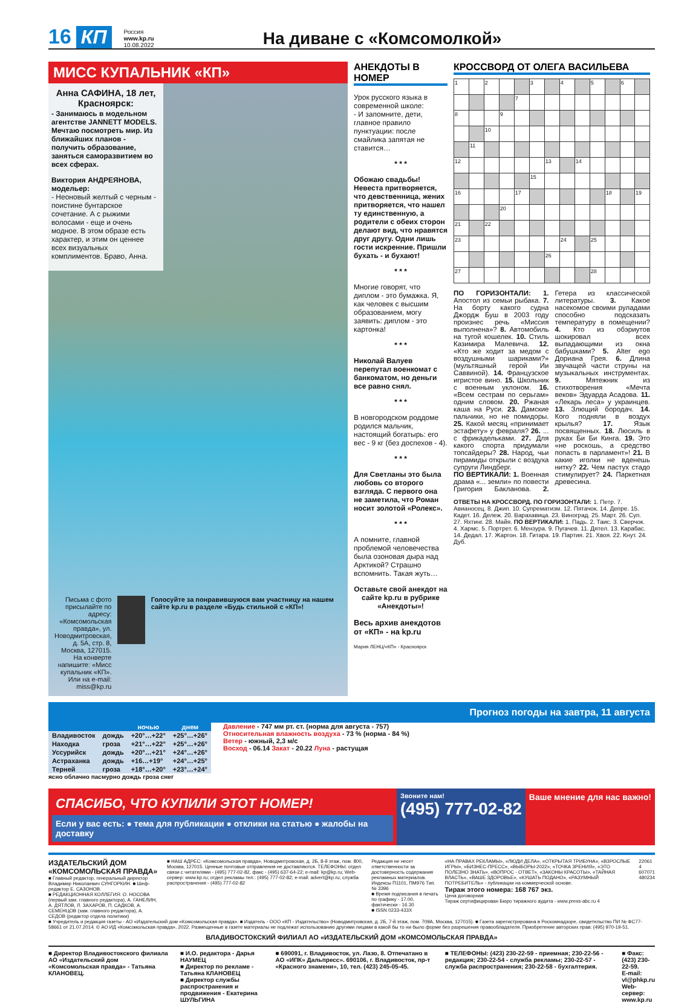16 КП Россия
www.kp.ru
10.08.2022 На диване с «Комсомолкой»
МИСС КУПАЛЬНИК «КП»
Анна САФИНА, 18 лет, Красноярск:
- Занимаюсь в модельном агентстве JANNETT MODELS. Мечтаю посмотреть мир. Из ближайших планов - получить образование, заняться саморазвитием во всех сферах.
Виктория АНДРЕЯНОВА, модельер:
- Неоновый желтый с черным - поистине бунтарское сочетание. А с рыжими волосами - еще и очень модное. В этом образе есть характер, и этим он ценнее всех визуальных комплиментов. Браво, Анна.
Письма с фото присылайте по адресу: «Комсомольская правда», ул. Новодмитровская, д. 5А, стр. 8, Москва, 127015.
На конверте напишите: «Мисс купальник «КП».
Или на e-mail: miss@kp.ru
Голосуйте за понравившуюся вам участницу на нашем сайте kp.ru в разделе «Будь стильной с «КП»!
АНЕКДОТЫ В НОМЕР
Урок русского языка в современной школе:
- И запомните, дети, главное правило пунктуации: после смайлика запятая не ставится…
* * *
Обожаю свадьбы! Невеста притворяется, что девственница, жених притворяется, что нашел ту единственную, а родители с обеих сторон делают вид, что нравятся друг другу. Одни лишь гости искренние. Пришли бухать - и бухают!
* * *
Многие говорят, что диплом - это бумажка. Я, как человек с высшим образованием, могу заявить: диплом - это картонка!
* * *
Николай Валуев перепутал военкомат с банкоматом, но деньги все равно снял.
* * *
В новгородском роддоме родился мальчик, настоящий богатырь: его вес - 9 кг (без доспехов - 4).
* * *
Для Светланы это была любовь со второго взгляда. С первого она не заметила, что Роман носит золотой «Ролекс».
* * *
А помните, главной проблемой человечества была озоновая дыра над Арктикой? Страшно вспомнить. Такая жуть…
Оставьте свой анекдот на сайте kp.ru в рубрике «Анекдоты»!
Весь архив анекдотов от «КП» - на kp.ru
Мария ЛЕНЦ/«КП» - Красноярск
КРОССВОРД ОТ ОЛЕГА ВАСИЛЬЕВА
| 1 | | 2 | | | 3 | | 4 | | 5 | | 6 | |
| | | | | 7 | | | | | | | | |
| 8 | | | 9 | | | | | | | | | |
| | | 10 | | | | | | | | | | |
| | 11 | | | | | | | | | | | |
| 12 | | | | | | 13 | | 14 | | | | |
| | | | | | 15 | | | | | | | |
| 16 | | | | 17 | | | | | | 18 | | 19 |
| | | | 20 | | | | | | | | | |
| 21 | | 22 | | | | | | | | | | |
| 23 | | | | | | | 24 | | 25 | | | |
| | | | | | | 26 | | | | | | |
| 27 | | | | | | | | | 28 | | | |
ПО ГОРИЗОНТАЛИ: 1. Апостол из семьи рыбака. 7. На борту какого судна Джордж Буш в 2003 году произнес речь «Миссия выполнена»? 8. Автомобиль на тугой кошелек. 10. Стиль Казимира Малевича. 12. «Кто же ходит за медом с воздушными шариками?» (мультяшный герой Ии Саввиной). 14. Французское игристое вино. 15. Школьник с военным уклоном. 16. «Всем сестрам по серьгам» одним словом. 20. Ржаная каша на Руси. 23. Дамские пальчики, но не помидоры. 25. Какой месяц «принимает эстафету» у февраля? 26. ... с фрикадельками. 27. Для какого спорта придумали топсайдеры? 28. Народ, чьи пирамиды открыли с воздуха супруги Линдберг.
ПО ВЕРТИКАЛИ: 1. Военная драма «... земли» по повести Григория Бакланова. 2. Гетера из классической литературы. 3. Какое насекомое своими руладами способно подсказать температуру в помещении? 4. Кто из обэриутов шокировал всех выпадающими из окна бабушками? 5. Alter ego Дориана Грея. 6. Длина звучащей части струны на музыкальных инструментах. 9. Мятежник из стихотворения «Мечта веков» Эдуарда Асадова. 11. «Лекарь леса» у украинцев. 13. Злющий бородач. 14. Кого подняли в воздух крылья? 17. Язык посвященных. 18. Люсиль в руках Би Би Кинга. 19. Это «не роскошь, а средство попасть в парламент»! 21. В какие иголки не вденешь нитку? 22. Чем пастух стадо стимулирует? 24. Паркетная древесина.
ОТВЕТЫ НА КРОССВОРД. ПО ГОРИЗОНТАЛИ: 1. Петр. 7. Авианосец. 8. Джип. 10. Супрематизм. 12. Пятачок. 14. Депре. 15. Кадет. 16. Дележ. 20. Варахавица. 23. Виноград. 25. Март. 26. Суп. 27. Яхтинг. 28. Майя. ПО ВЕРТИКАЛИ: 1. Падь. 2. Таис. 3. Сверчок. 4. Хармс. 5. Портрет. 6. Мензура. 9. Пугачев. 11. Дятел. 13. Карабас. 14. Дедал. 17. Жаргон. 18. Гитара. 19. Партия. 21. Хвоя. 22. Кнут. 24. Дуб.
Прогноз погоды на завтра, 11 августа
| | | ночью | днем |
| --- | --- | --- | --- |
| Владивосток | дождь | +20°…+22° | +25°…+26° |
| Находка | гроза | +21°…+22° | +25°…+26° |
| Уссурийск | дождь | +20°…+21° | +24°…+26° |
| Астраханка | дождь | +16…+19° | +24°…+25° |
| Терней | гроза | +18°…+20° | +23°…+24° |
Давление - 747 мм рт. ст. (норма для августа - 757)
Относительная влажность воздуха - 73 % (норма - 84 %)
Ветер - южный, 2,3 м/с
Восход - 06.14 Закат - 20.22 Луна - растущая
ясно облачно пасмурно дождь гроза снег
СПАСИБО, ЧТО КУПИЛИ ЭТОТ НОМЕР!
Если у вас есть: ● тема для публикации ● отклики на статью ● жалобы на доставку
Звоните нам!
(495) 777-02-82
Ваше мнение для нас важно!
ИЗДАТЕЛЬСКИЙ ДОМ «КОМСОМОЛЬСКАЯ ПРАВДА»
■ Главный редактор, генеральный директор Владимир Николаевич СУНГОРКИН. ■ Шеф-редактор Е. САЗОНОВ.
■ РЕДАКЦИОННАЯ КОЛЛЕГИЯ: О. НОСОВА (первый зам. главного редактора), А. ГАНЕЛИН, А. ДЯТЛОВ, Л. ЗАХАРОВ, П. САДКОВ, А. СЕМЕНЦОВ (зам. главного редактора), А. СЕДОВ (редактор отдела политики)
■ НАШ АДРЕС: «Комсомольская правда», Новодмитровская, д. 2Б, 8-й этаж, пом. 800, Москва, 127015. Ценные почтовые отправления не доставляются. ТЕЛЕФОНЫ: отдел связи с читателями - (495) 777-02-82, факс - (495) 637-64-22; e-mail: kp@kp.ru; Web-сервер: www.kp.ru; отдел рекламы тел.: (495) 777-02-82; e-mail: advert@kp.ru; служба распространения - (495) 777-02-82
Редакция не несет ответственности за достоверность содержания рекламных материалов. Индексы П1101, ПМ976 Тип. № 3396
■ Время подписания в печать по графику - 17.00, фактически - 16.30
■ ISSN 0233-433X
«НА ПРАВАХ РЕКЛАМЫ», «ЛЮДИ ДЕЛА», «ОТКРЫТАЯ ТРИБУНА», «ВЗРОСЛЫЕ ИГРЫ», «БИЗНЕС-ПРЕСС», «ВЫБОРЫ-2022», «ТОЧКА ЗРЕНИЯ», «ЭТО ПОЛЕЗНО ЗНАТЬ», «ВОПРОС - ОТВЕТ», «ЗАКОНЫ КРАСОТЫ», «ТАЙНАЯ ВЛАСТЬ», «ВАШЕ ЗДОРОВЬЕ», «КУШАТЬ ПОДАНО», «РАЗУМНЫЙ ПОТРЕБИТЕЛЬ» - публикации на коммерческой основе.
Тираж этого номера: 168 767 экз.
Цена договорная
Тираж сертифицирован Бюро тиражного аудита - www.press-abc.ru 4
22061
4 607071 480234
■ Учредитель и редакция газеты - АО «Издательский дом «Комсомольская правда». ■ Издатель - ООО «КП - Издательство» (Новодмитровская, д. 2Б, 7-й этаж, пом. 709А, Москва, 127015). ■ Газета зарегистрирована в Роскомнадзоре, свидетельство ПИ № ФС77-58661 от 21.07.2014. © АО ИД «Комсомольская правда», 2022. Размещенные в газете материалы не подлежат использованию другими лицами в какой бы то ни было форме без разрешения правообладателя. Приобретение авторских прав: (495) 970-19-51.
ВЛАДИВОСТОКСКИЙ ФИЛИАЛ АО «ИЗДАТЕЛЬСКИЙ ДОМ «КОМСОМОЛЬСКАЯ ПРАВДА»
■ Директор Владивостокского филиала АО «Издательский дом «Комсомольская правда» - Татьяна КЛАНОВЕЦ.
■ И.О. редактора - Дарья НАУМЕЦ
■ Директор по рекламе - Татьяна КЛАНОВЕЦ
■ Директор службы распространения и продвижения - Екатерина ШУЛЬГИНА
■ 690091, г. Владивосток, ул. Лазо, 8. Отпечатано в АО «ИПК» Дальпресс». 690106, г. Владивосток, пр-т «Красного знамени», 10, тел. (423) 245-05-45.
■ ТЕЛЕФОНЫ: (423) 230-22-59 - приемная; 230-22-56 - редакция; 230-22-54 - служба рекламы; 230-22-57 - служба распространения; 230-22-58 - бухгалтерия.
■ Факс: (423) 230-22-59.
E-mail: vl@phkp.ru
Web-сервер: www.kp.ru